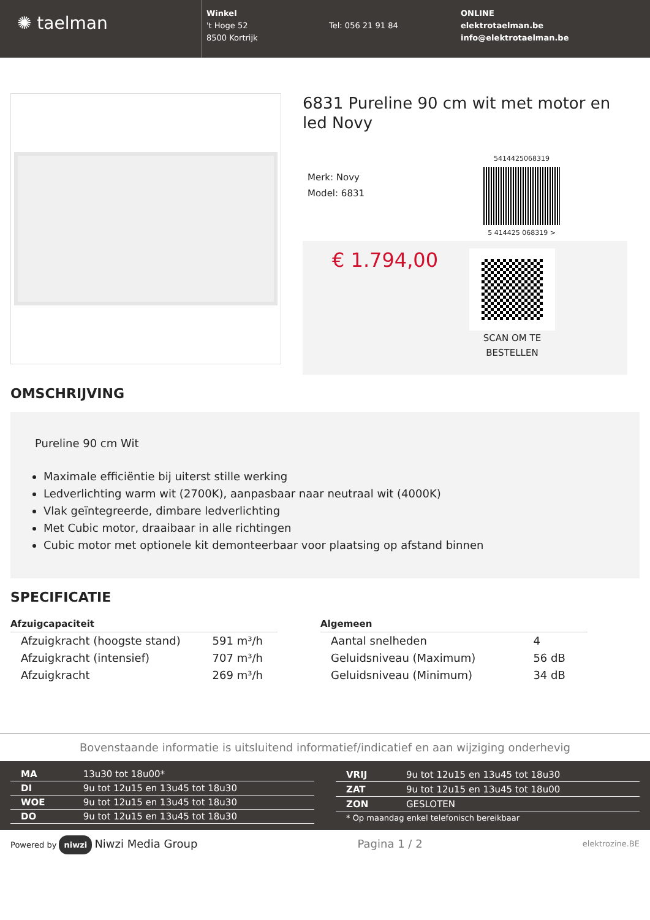✺ taelman
Winkel
't Hoge 52
8500 Kortrijk
Tel: 056 21 91 84
ONLINE
elektrotaelman.be
info@elektrotaelman.be
6831 Pureline 90 cm wit met motor en led Novy
Merk: Novy
Model: 6831
5414425068319
5 414425 068319 >
€ 1.794,00
SCAN OM TE
BESTELLEN
OMSCHRIJVING
Pureline 90 cm Wit
Maximale efficiëntie bij uiterst stille werking
Ledverlichting warm wit (2700K), aanpasbaar naar neutraal wit (4000K)
Vlak geïntegreerde, dimbare ledverlichting
Met Cubic motor, draaibaar in alle richtingen
Cubic motor met optionele kit demonteerbaar voor plaatsing op afstand binnen
SPECIFICATIE
| Afzuigcapaciteit | |
| --- | --- |
| Afzuigkracht (hoogste stand) | 591 m³/h |
| Afzuigkracht (intensief) | 707 m³/h |
| Afzuigkracht | 269 m³/h |
| Algemeen | |
| --- | --- |
| Aantal snelheden | 4 |
| Geluidsniveau (Maximum) | 56 dB |
| Geluidsniveau (Minimum) | 34 dB |
Bovenstaande informatie is uitsluitend informatief/indicatief en aan wijziging onderhevig
| MA | 13u30 tot 18u00* |
| DI | 9u tot 12u15 en 13u45 tot 18u30 |
| WOE | 9u tot 12u15 en 13u45 tot 18u30 |
| DO | 9u tot 12u15 en 13u45 tot 18u30 |
| VRIJ | 9u tot 12u15 en 13u45 tot 18u30 |
| ZAT | 9u tot 12u15 en 13u45 tot 18u00 |
| ZON | GESLOTEN |
| * Op maandag enkel telefonisch bereikbaar | |
Powered by niwzi Niwzi Media Group
Pagina 1 / 2
elektrozine.BE